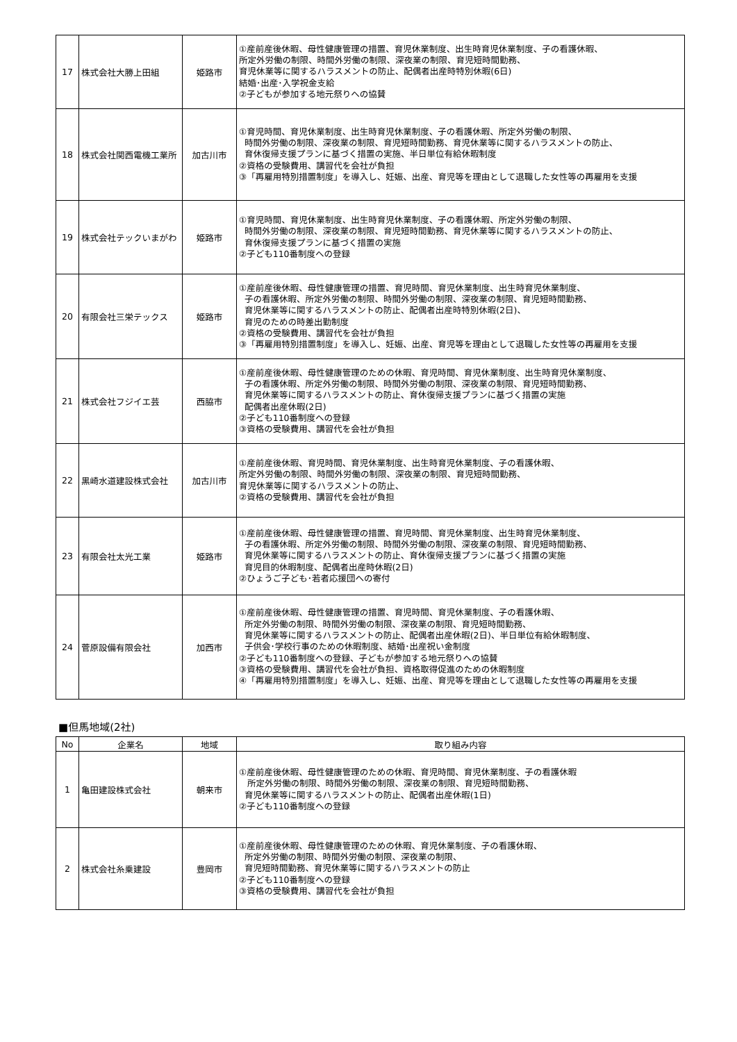| 17 | 株式会社大勝上田組 | 姫路市 | ①産前産後休暇、母性健康管理の措置、育児休業制度、出生時育児休業制度、子の看護休暇、 所定外労働の制限、時間外労働の制限、深夜業の制限、育児短時間勤務、 育児休業等に関するハラスメントの防止、配偶者出産時特別休暇(6日) 結婚･出産･入学祝金支給 ②子どもが参加する地元祭りへの協賛 |
| 18 | 株式会社関西電機工業所 | 加古川市 | ①育児時間、育児休業制度、出生時育児休業制度、子の看護休暇、所定外労働の制限、 時間外労働の制限、深夜業の制限、育児短時間勤務、育児休業等に関するハラスメントの防止、 育休復帰支援プランに基づく措置の実施、半日単位有給休暇制度 ②資格の受験費用、講習代を会社が負担 ③「再雇用特別措置制度」を導入し、妊娠、出産、育児等を理由として退職した女性等の再雇用を支援 |
| 19 | 株式会社テックいまがわ | 姫路市 | ①育児時間、育児休業制度、出生時育児休業制度、子の看護休暇、所定外労働の制限、 時間外労働の制限、深夜業の制限、育児短時間勤務、育児休業等に関するハラスメントの防止、 育休復帰支援プランに基づく措置の実施 ②子ども110番制度への登録 |
| 20 | 有限会社三栄テックス | 姫路市 | ①産前産後休暇、母性健康管理の措置、育児時間、育児休業制度、出生時育児休業制度、 子の看護休暇、所定外労働の制限、時間外労働の制限、深夜業の制限、育児短時間勤務、 育児休業等に関するハラスメントの防止、配偶者出産時特別休暇(2日)、 育児のための時差出勤制度 ②資格の受験費用、講習代を会社が負担 ③「再雇用特別措置制度」を導入し、妊娠、出産、育児等を理由として退職した女性等の再雇用を支援 |
| 21 | 株式会社フジイエ芸 | 西脇市 | ①産前産後休暇、母性健康管理のための休暇、育児時間、育児休業制度、出生時育児休業制度、 子の看護休暇、所定外労働の制限、時間外労働の制限、深夜業の制限、育児短時間勤務、 育児休業等に関するハラスメントの防止、育休復帰支援プランに基づく措置の実施 配偶者出産休暇(2日) ②子ども110番制度への登録 ③資格の受験費用、講習代を会社が負担 |
| 22 | 黒崎水道建設株式会社 | 加古川市 | ①産前産後休暇、育児時間、育児休業制度、出生時育児休業制度、子の看護休暇、 所定外労働の制限、時間外労働の制限、深夜業の制限、育児短時間勤務、 育児休業等に関するハラスメントの防止、 ②資格の受験費用、講習代を会社が負担 |
| 23 | 有限会社太光工業 | 姫路市 | ①産前産後休暇、母性健康管理の措置、育児時間、育児休業制度、出生時育児休業制度、 子の看護休暇、所定外労働の制限、時間外労働の制限、深夜業の制限、育児短時間勤務、 育児休業等に関するハラスメントの防止、育休復帰支援プランに基づく措置の実施 育児目的休暇制度、配偶者出産時休暇(2日) ②ひょうご子ども･若者応援団への寄付 |
| 24 | 菅原設備有限会社 | 加西市 | ①産前産後休暇、母性健康管理の措置、育児時間、育児休業制度、子の看護休暇、 所定外労働の制限、時間外労働の制限、深夜業の制限、育児短時間勤務、 育児休業等に関するハラスメントの防止、配偶者出産休暇(2日)、半日単位有給休暇制度、 子供会･学校行事のための休暇制度、結婚･出産祝い金制度 ②子ども110番制度への登録、子どもが参加する地元祭りへの協賛 ③資格の受験費用、講習代を会社が負担、資格取得促進のための休暇制度 ④「再雇用特別措置制度」を導入し、妊娠、出産、育児等を理由として退職した女性等の再雇用を支援 |
■但馬地域(2社)
| No | 企業名 | 地域 | 取り組み内容 |
| --- | --- | --- | --- |
| 1 | 亀田建設株式会社 | 朝来市 | ①産前産後休暇、母性健康管理のための休暇、育児時間、育児休業制度、子の看護休暇 所定外労働の制限、時間外労働の制限、深夜業の制限、育児短時間勤務、 育児休業等に関するハラスメントの防止、配偶者出産休暇(1日) ②子ども110番制度への登録 |
| 2 | 株式会社糸乗建設 | 豊岡市 | ①産前産後休暇、母性健康管理のための休暇、育児休業制度、子の看護休暇、 所定外労働の制限、時間外労働の制限、深夜業の制限、 育児短時間勤務、育児休業等に関するハラスメントの防止 ②子ども110番制度への登録 ③資格の受験費用、講習代を会社が負担 |